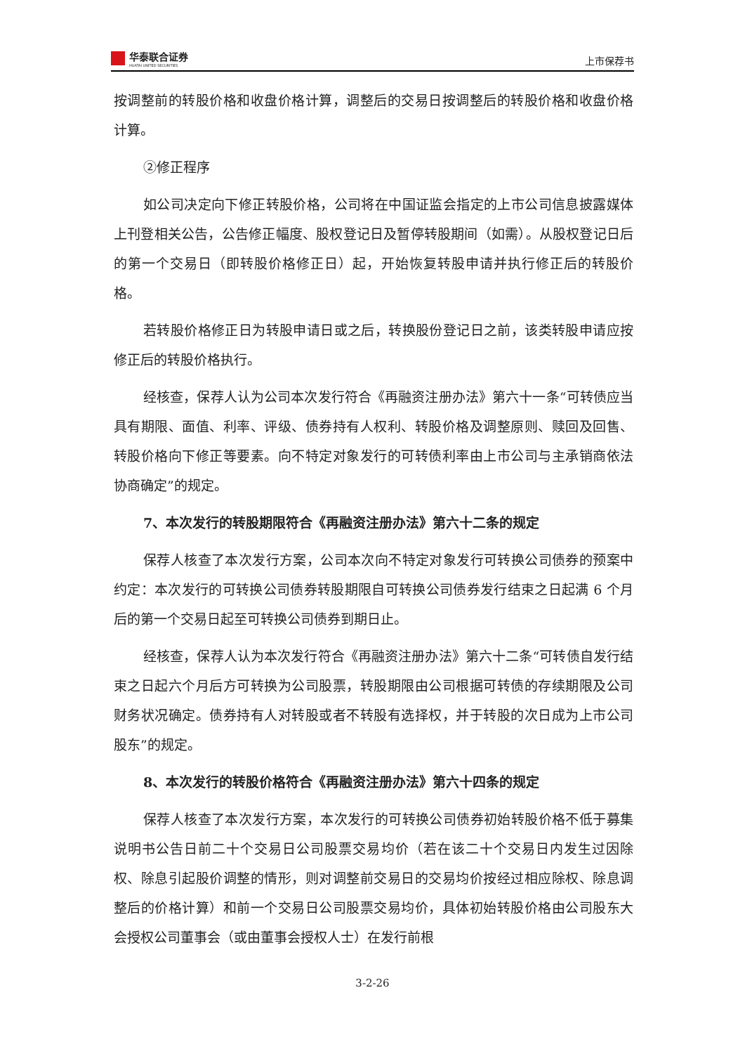华泰联合证券
HUATAI UNITED SECURITIES
上市保荐书
按调整前的转股价格和收盘价格计算，调整后的交易日按调整后的转股价格和收盘价格计算。
②修正程序
如公司决定向下修正转股价格，公司将在中国证监会指定的上市公司信息披露媒体上刊登相关公告，公告修正幅度、股权登记日及暂停转股期间（如需）。从股权登记日后的第一个交易日（即转股价格修正日）起，开始恢复转股申请并执行修正后的转股价格。
若转股价格修正日为转股申请日或之后，转换股份登记日之前，该类转股申请应按修正后的转股价格执行。
经核查，保荐人认为公司本次发行符合《再融资注册办法》第六十一条“可转债应当具有期限、面值、利率、评级、债券持有人权利、转股价格及调整原则、赎回及回售、转股价格向下修正等要素。向不特定对象发行的可转债利率由上市公司与主承销商依法协商确定”的规定。
7、本次发行的转股期限符合《再融资注册办法》第六十二条的规定
保荐人核查了本次发行方案，公司本次向不特定对象发行可转换公司债券的预案中约定：本次发行的可转换公司债券转股期限自可转换公司债券发行结束之日起满 6 个月后的第一个交易日起至可转换公司债券到期日止。
经核查，保荐人认为本次发行符合《再融资注册办法》第六十二条“可转债自发行结束之日起六个月后方可转换为公司股票，转股期限由公司根据可转债的存续期限及公司财务状况确定。债券持有人对转股或者不转股有选择权，并于转股的次日成为上市公司股东”的规定。
8、本次发行的转股价格符合《再融资注册办法》第六十四条的规定
保荐人核查了本次发行方案，本次发行的可转换公司债券初始转股价格不低于募集说明书公告日前二十个交易日公司股票交易均价（若在该二十个交易日内发生过因除权、除息引起股价调整的情形，则对调整前交易日的交易均价按经过相应除权、除息调整后的价格计算）和前一个交易日公司股票交易均价，具体初始转股价格由公司股东大会授权公司董事会（或由董事会授权人士）在发行前根
3-2-26